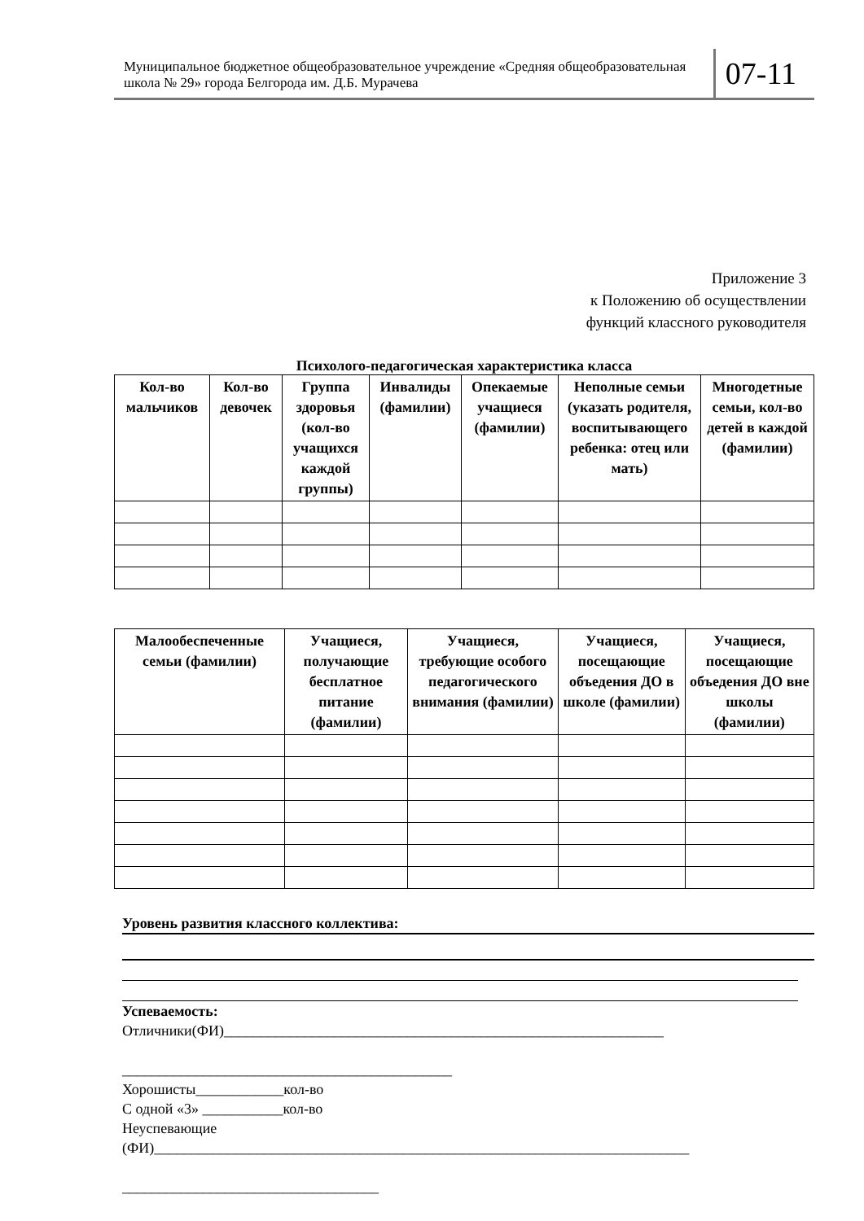Муниципальное бюджетное общеобразовательное учреждение «Средняя общеобразовательная школа № 29» города Белгорода им. Д.Б. Мурачева
07-11
Приложение 3
к Положению об осуществлении
функций классного руководителя
Психолого-педагогическая характеристика класса
| Кол-во мальчиков | Кол-во девочек | Группа здоровья (кол-во учащихся каждой группы) | Инвалиды (фамилии) | Опекаемые учащиеся (фамилии) | Неполные семьи (указать родителя, воспитывающего ребенка: отец или мать) | Многодетные семьи, кол-во детей в каждой (фамилии) |
| --- | --- | --- | --- | --- | --- | --- |
| Малообеспеченные семьи (фамилии) | Учащиеся, получающие бесплатное питание (фамилии) | Учащиеся, требующие особого педагогического внимания (фамилии) | Учащиеся, посещающие объедения ДО в школе (фамилии) | Учащиеся, посещающие объедения ДО вне школы (фамилии) |
| --- | --- | --- | --- | --- |
Уровень развития классного коллектива:
Успеваемость:
Отличники(ФИ)____________________________________________________________
_____________________________________________
Хорошисты____________кол-во
С одной «3» ___________кол-во
Неуспевающие
(ФИ)_________________________________________________________________________
___________________________________